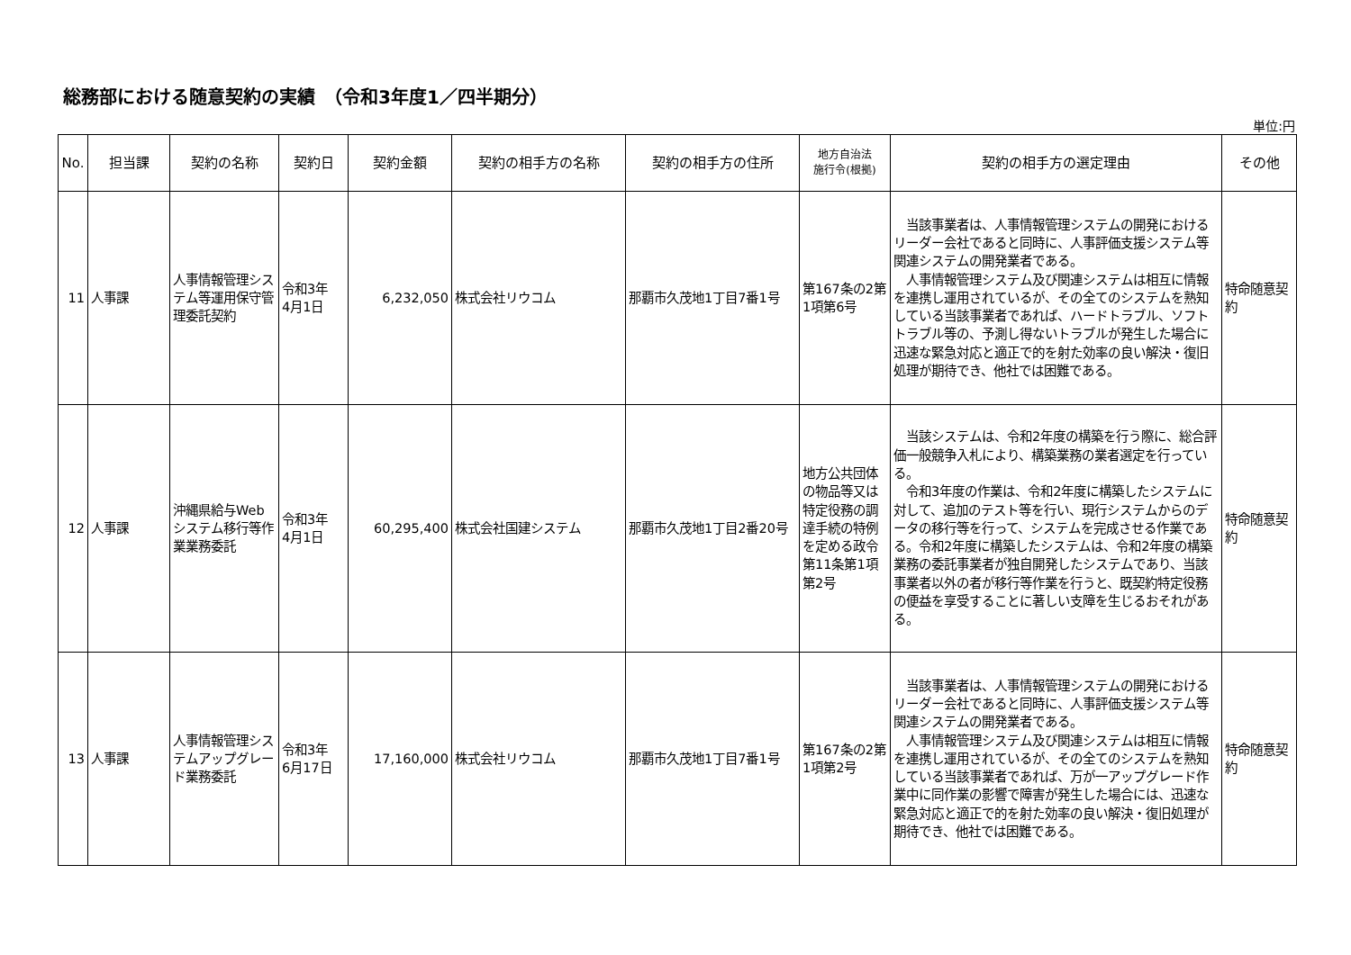総務部における随意契約の実績　（令和3年度1／四半期分）
単位:円
| No. | 担当課 | 契約の名称 | 契約日 | 契約金額 | 契約の相手方の名称 | 契約の相手方の住所 | 地方自治法 施行令(根拠) | 契約の相手方の選定理由 | その他 |
| --- | --- | --- | --- | --- | --- | --- | --- | --- | --- |
| 11 | 人事課 | 人事情報管理システム等運用保守管理委託契約 | 令和3年 4月1日 | 6,232,050 | 株式会社リウコム | 那覇市久茂地1丁目7番1号 | 第167条の2第1項第6号 | 当該事業者は、人事情報管理システムの開発におけるリーダー会社であると同時に、人事評価支援システム等関連システムの開発業者である。 人事情報管理システム及び関連システムは相互に情報を連携し運用されているが、その全てのシステムを熟知している当該事業者であれば、ハードトラブル、ソフトトラブル等の、予測し得ないトラブルが発生した場合に迅速な緊急対応と適正で的を射た効率の良い解決・復旧処理が期待でき、他社では困難である。 | 特命随意契約 |
| 12 | 人事課 | 沖縄県給与Web システム移行等作業業務委託 | 令和3年 4月1日 | 60,295,400 | 株式会社国建システム | 那覇市久茂地1丁目2番20号 | 地方公共団体の物品等又は特定役務の調達手続の特例を定める政令第11条第1項第2号 | 当該システムは、令和2年度の構築を行う際に、総合評価一般競争入札により、構築業務の業者選定を行っている。 令和3年度の作業は、令和2年度に構築したシステムに対して、追加のテスト等を行い、現行システムからのデータの移行等を行って、システムを完成させる作業である。令和2年度に構築したシステムは、令和2年度の構築業務の委託事業者が独自開発したシステムであり、当該事業者以外の者が移行等作業を行うと、既契約特定役務の便益を享受することに著しい支障を生じるおそれがある。 | 特命随意契約 |
| 13 | 人事課 | 人事情報管理システムアップグレード業務委託 | 令和3年 6月17日 | 17,160,000 | 株式会社リウコム | 那覇市久茂地1丁目7番1号 | 第167条の2第1項第2号 | 当該事業者は、人事情報管理システムの開発におけるリーダー会社であると同時に、人事評価支援システム等関連システムの開発業者である。 人事情報管理システム及び関連システムは相互に情報を連携し運用されているが、その全てのシステムを熟知している当該事業者であれば、万が一アップグレード作業中に同作業の影響で障害が発生した場合には、迅速な緊急対応と適正で的を射た効率の良い解決・復旧処理が期待でき、他社では困難である。 | 特命随意契約 |